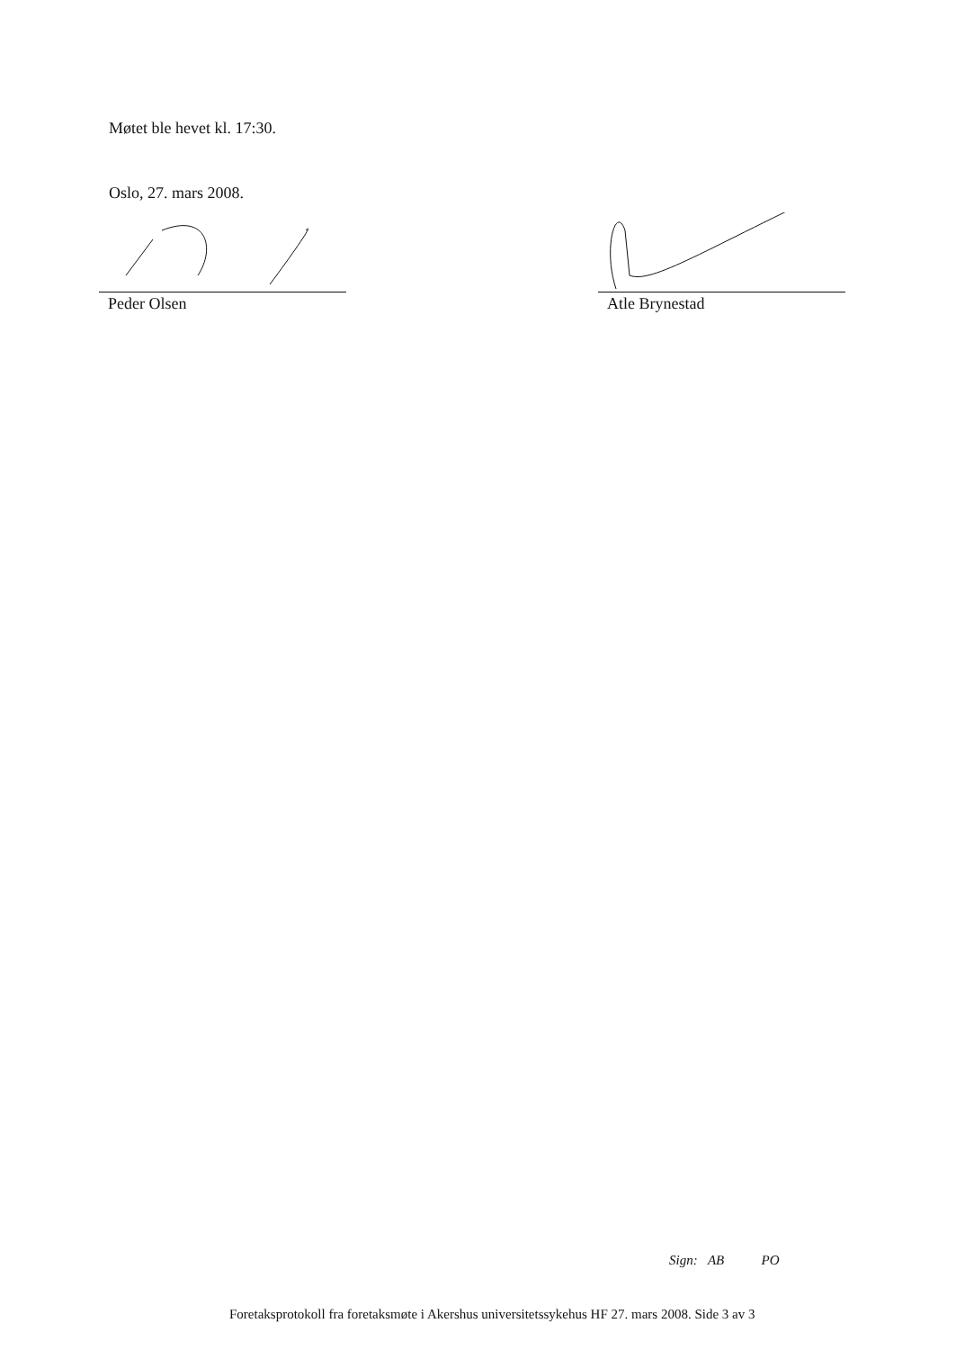Møtet ble hevet kl. 17:30.
Oslo, 27. mars 2008.
Peder Olsen Atle Brynestad
Sign: AB PO
Foretaksprotokoll fra foretaksmøte i Akershus universitetssykehus HF 27. mars 2008. Side 3 av 3